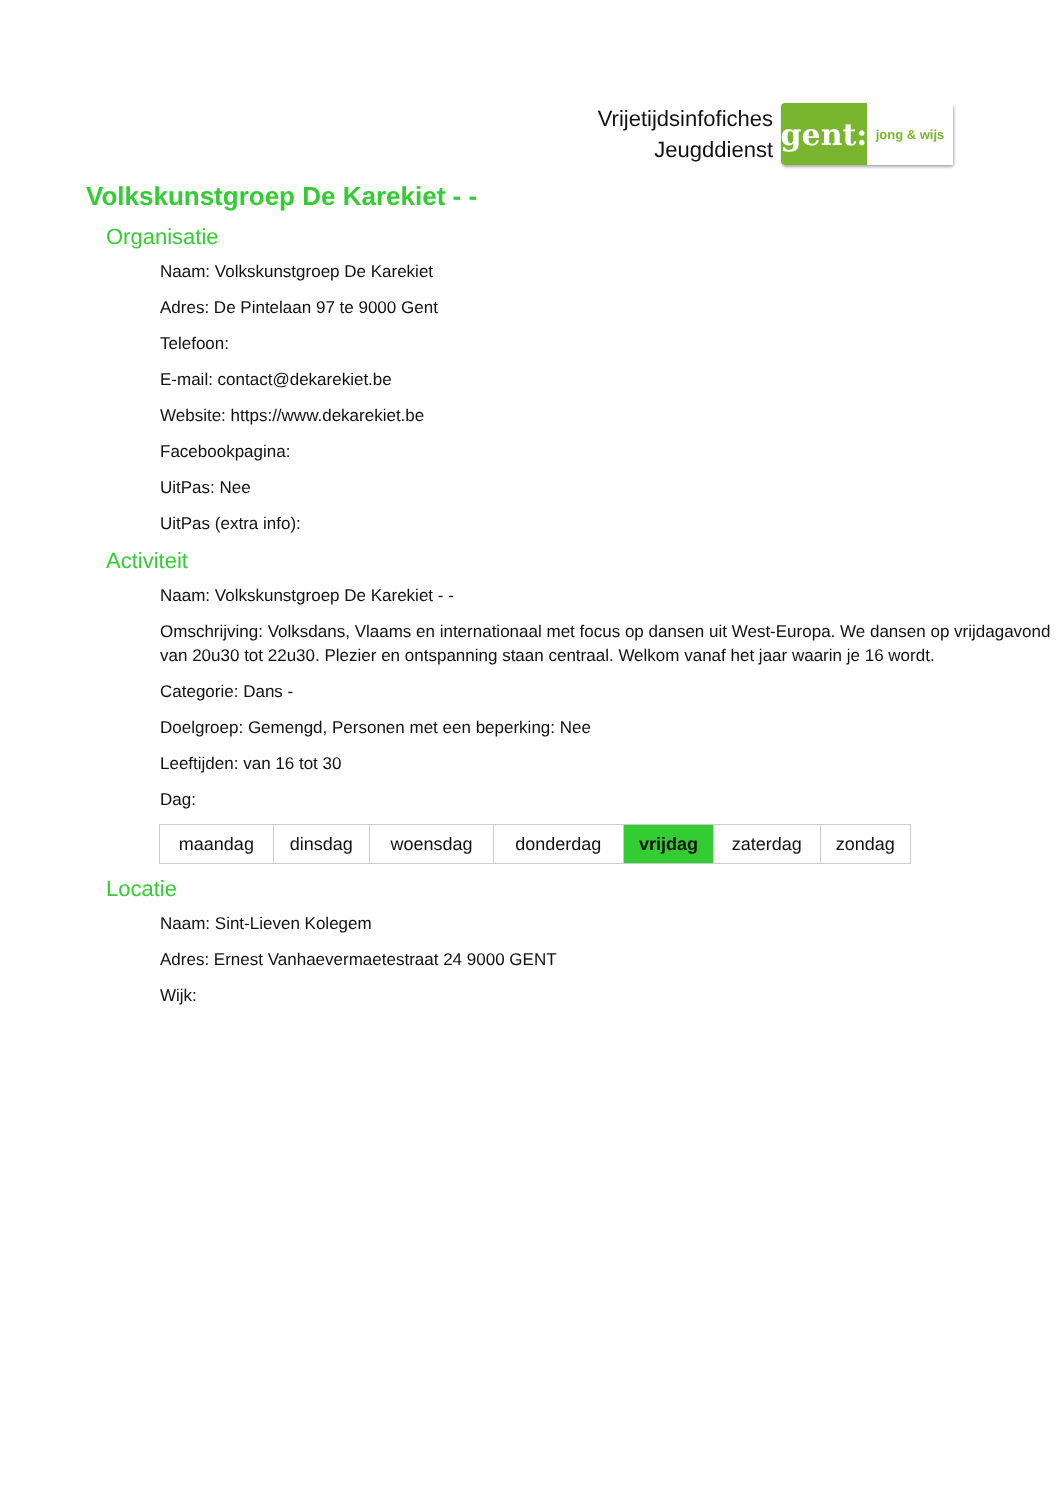Vrijetijdsinfofiches
Jeugddienst
gent:
jong & wijs
Volkskunstgroep De Karekiet - -
Organisatie
Naam: Volkskunstgroep De Karekiet
Adres: De Pintelaan 97 te 9000 Gent
Telefoon:
E-mail: contact@dekarekiet.be
Website: https://www.dekarekiet.be
Facebookpagina:
UitPas: Nee
UitPas (extra info):
Activiteit
Naam: Volkskunstgroep De Karekiet - -
Omschrijving: Volksdans, Vlaams en internationaal met focus op dansen uit West-Europa. We dansen op vrijdagavond van 20u30 tot 22u30. Plezier en ontspanning staan centraal. Welkom vanaf het jaar waarin je 16 wordt.
Categorie: Dans -
Doelgroep: Gemengd, Personen met een beperking: Nee
Leeftijden: van 16 tot 30
Dag:
| maandag | dinsdag | woensdag | donderdag | vrijdag | zaterdag | zondag |
Locatie
Naam: Sint-Lieven Kolegem
Adres: Ernest Vanhaevermaetestraat 24 9000 GENT
Wijk: